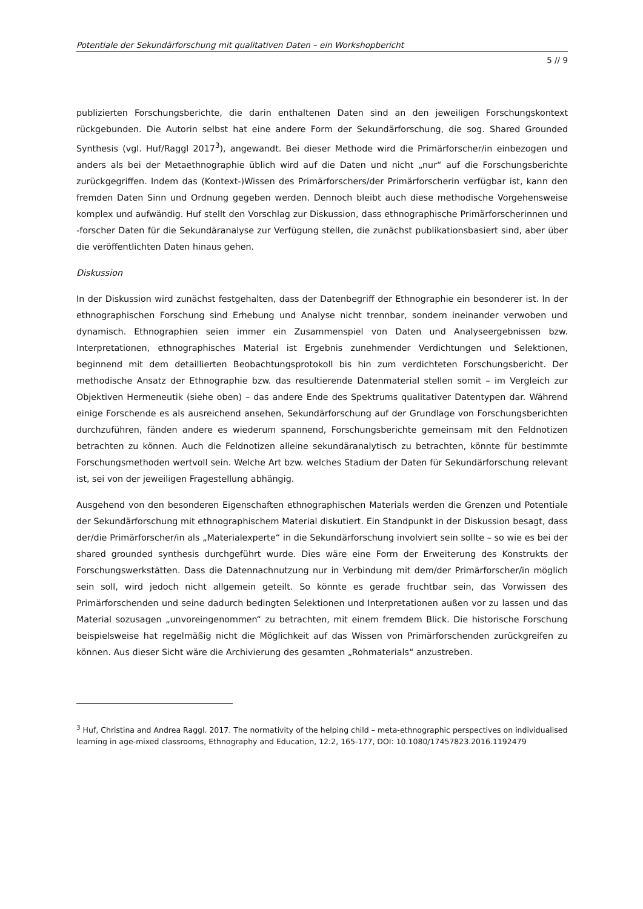Potentiale der Sekundärforschung mit qualitativen Daten – ein Workshopbericht
5 // 9
publizierten Forschungsberichte, die darin enthaltenen Daten sind an den jeweiligen Forschungskontext rückgebunden. Die Autorin selbst hat eine andere Form der Sekundärforschung, die sog. Shared Grounded Synthesis (vgl. Huf/Raggl 2017<sup>3</sup>), angewandt. Bei dieser Methode wird die Primärforscher/in einbezogen und anders als bei der Metaethnographie üblich wird auf die Daten und nicht „nur“ auf die Forschungsberichte zurückgegriffen. Indem das (Kontext-)Wissen des Primärforschers/der Primärforscherin verfügbar ist, kann den fremden Daten Sinn und Ordnung gegeben werden. Dennoch bleibt auch diese methodische Vorgehensweise komplex und aufwändig. Huf stellt den Vorschlag zur Diskussion, dass ethnographische Primärforscherinnen und -forscher Daten für die Sekundäranalyse zur Verfügung stellen, die zunächst publikationsbasiert sind, aber über die veröffentlichten Daten hinaus gehen.
Diskussion
In der Diskussion wird zunächst festgehalten, dass der Datenbegriff der Ethnographie ein besonderer ist. In der ethnographischen Forschung sind Erhebung und Analyse nicht trennbar, sondern ineinander verwoben und dynamisch. Ethnographien seien immer ein Zusammenspiel von Daten und Analyseergebnissen bzw. Interpretationen, ethnographisches Material ist Ergebnis zunehmender Verdichtungen und Selektionen, beginnend mit dem detaillierten Beobachtungsprotokoll bis hin zum verdichteten Forschungsbericht. Der methodische Ansatz der Ethnographie bzw. das resultierende Datenmaterial stellen somit – im Vergleich zur Objektiven Hermeneutik (siehe oben) – das andere Ende des Spektrums qualitativer Datentypen dar. Während einige Forschende es als ausreichend ansehen, Sekundärforschung auf der Grundlage von Forschungsberichten durchzuführen, fänden andere es wiederum spannend, Forschungsberichte gemeinsam mit den Feldnotizen betrachten zu können. Auch die Feldnotizen alleine sekundäranalytisch zu betrachten, könnte für bestimmte Forschungsmethoden wertvoll sein. Welche Art bzw. welches Stadium der Daten für Sekundärforschung relevant ist, sei von der jeweiligen Fragestellung abhängig.
Ausgehend von den besonderen Eigenschaften ethnographischen Materials werden die Grenzen und Potentiale der Sekundärforschung mit ethnographischem Material diskutiert. Ein Standpunkt in der Diskussion besagt, dass der/die Primärforscher/in als „Materialexperte“ in die Sekundärforschung involviert sein sollte – so wie es bei der shared grounded synthesis durchgeführt wurde. Dies wäre eine Form der Erweiterung des Konstrukts der Forschungswerkstätten. Dass die Datennachnutzung nur in Verbindung mit dem/der Primärforscher/in möglich sein soll, wird jedoch nicht allgemein geteilt. So könnte es gerade fruchtbar sein, das Vorwissen des Primärforschenden und seine dadurch bedingten Selektionen und Interpretationen außen vor zu lassen und das Material sozusagen „unvoreingenommen“ zu betrachten, mit einem fremdem Blick. Die historische Forschung beispielsweise hat regelmäßig nicht die Möglichkeit auf das Wissen von Primärforschenden zurückgreifen zu können. Aus dieser Sicht wäre die Archivierung des gesamten „Rohmaterials“ anzustreben.
<sup>3</sup> Huf, Christina and Andrea Raggl. 2017. The normativity of the helping child – meta-ethnographic perspectives on individualised learning in age-mixed classrooms, Ethnography and Education, 12:2, 165-177, DOI: 10.1080/17457823.2016.1192479